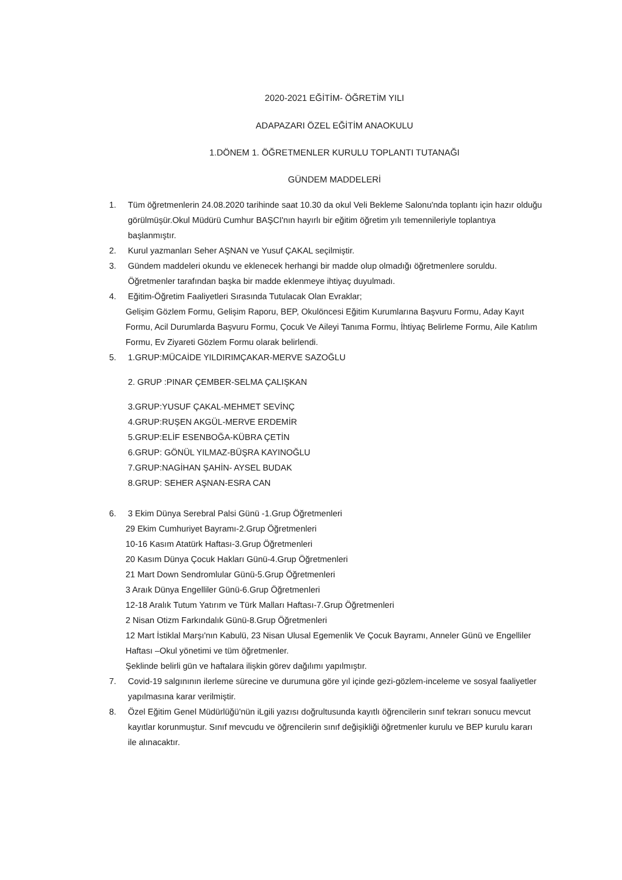2020-2021 EĞİTİM- ÖĞRETİM YILI
ADAPAZARI ÖZEL EĞİTİM ANAOKULU
1.DÖNEM 1. ÖĞRETMENLER KURULU TOPLANTI TUTANAĞI
GÜNDEM MADDELERİ
1. Tüm öğretmenlerin 24.08.2020 tarihinde saat 10.30 da okul Veli Bekleme Salonu'nda toplantı için hazır olduğu görülmüşür.Okul Müdürü Cumhur BAŞCI'nın hayırlı bir eğitim öğretim yılı temennileriyle toplantıya başlanmıştır.
2. Kurul yazmanları Seher AŞNAN ve Yusuf ÇAKAL seçilmiştir.
3. Gündem maddeleri okundu ve eklenecek herhangi bir madde olup olmadığı öğretmenlere soruldu. Öğretmenler tarafından başka bir madde eklenmeye ihtiyaç duyulmadı.
4. Eğitim-Öğretim Faaliyetleri Sırasında Tutulacak Olan Evraklar;
Gelişim Gözlem Formu, Gelişim Raporu, BEP, Okulöncesi Eğitim Kurumlarına Başvuru Formu, Aday Kayıt Formu, Acil Durumlarda Başvuru Formu, Çocuk Ve Aileyi Tanıma Formu, İhtiyaç Belirleme Formu, Aile Katılım Formu, Ev Ziyareti Gözlem Formu olarak belirlendi.
5. 1.GRUP:MÜCAİDE YILDIRIMÇAKAR-MERVE SAZOĞLU
2. GRUP :PINAR ÇEMBER-SELMA ÇALIŞKAN
3.GRUP:YUSUF ÇAKAL-MEHMET SEVİNÇ
4.GRUP:RUŞEN AKGÜL-MERVE ERDEMİR
5.GRUP:ELİF ESENBOĞA-KÜBRA ÇETİN
6.GRUP: GÖNÜL YILMAZ-BÜŞRA KAYINOĞLU
7.GRUP:NAGİHAN ŞAHİN- AYSEL BUDAK
8.GRUP: SEHER AŞNAN-ESRA CAN
6. 3 Ekim Dünya Serebral Palsi Günü -1.Grup Öğretmenleri
29 Ekim Cumhuriyet Bayramı-2.Grup Öğretmenleri
10-16 Kasım Atatürk Haftası-3.Grup Öğretmenleri
20 Kasım Dünya Çocuk Hakları Günü-4.Grup Öğretmenleri
21 Mart Down Sendromlular Günü-5.Grup Öğretmenleri
3 Araık Dünya Engelliler Günü-6.Grup Öğretmenleri
12-18 Aralık Tutum Yatırım ve Türk Malları Haftası-7.Grup Öğretmenleri
2 Nisan Otizm Farkındalık Günü-8.Grup Öğretmenleri
12 Mart İstiklal Marşı'nın Kabulü, 23 Nisan Ulusal Egemenlik Ve Çocuk Bayramı, Anneler Günü ve Engelliler Haftası –Okul yönetimi ve tüm öğretmenler.
Şeklinde belirli gün ve haftalara ilişkin görev dağılımı yapılmıştır.
7. Covid-19 salgınının ilerleme sürecine ve durumuna göre yıl içinde gezi-gözlem-inceleme ve sosyal faaliyetler yapılmasına karar verilmiştir.
8. Özel Eğitim Genel Müdürlüğü'nün iLgili yazısı doğrultusunda kayıtlı öğrencilerin sınıf tekrarı sonucu mevcut kayıtlar korunmuştur. Sınıf mevcudu ve öğrencilerin sınıf değişikliği öğretmenler kurulu ve BEP kurulu kararı ile alınacaktır.